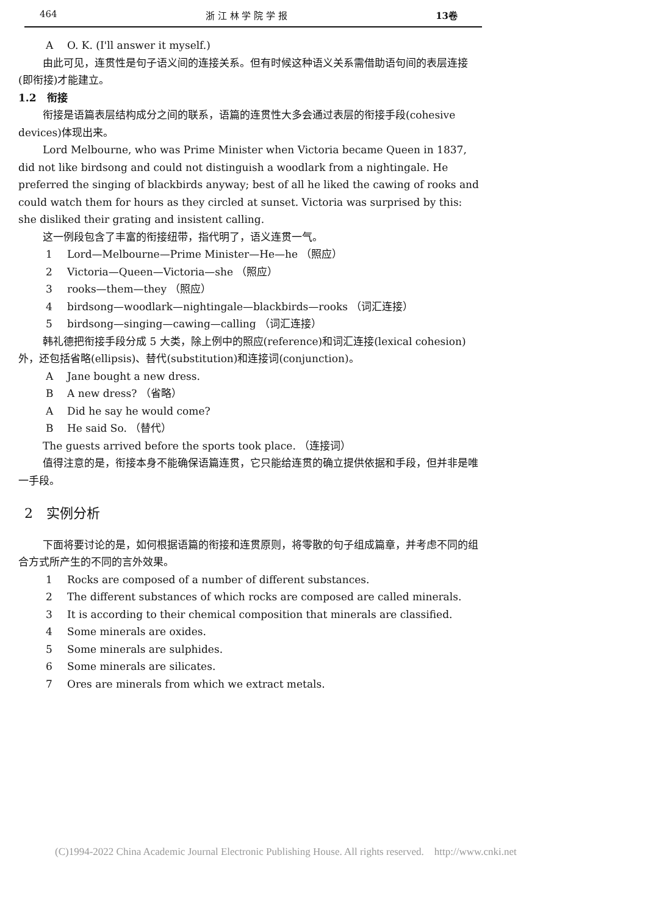464 浙 江 林 学 院 学 报 13卷
A O. K. (I'll answer it myself.)
由此可见，连贯性是句子语义间的连接关系。但有时候这种语义关系需借助语句间的表层连接(即衔接)才能建立。
1.2　衔接
衔接是语篇表层结构成分之间的联系，语篇的连贯性大多会通过表层的衔接手段(cohesive devices)体现出来。
Lord Melbourne, who was Prime Minister when Victoria became Queen in 1837, did not like birdsong and could not distinguish a woodlark from a nightingale. He preferred the singing of blackbirds anyway; best of all he liked the cawing of rooks and could watch them for hours as they circled at sunset. Victoria was surprised by this: she disliked their grating and insistent calling.
这一例段包含了丰富的衔接纽带，指代明了，语义连贯一气。
1 Lord—Melbourne—Prime Minister—He—he （照应）
2 Victoria—Queen—Victoria—she （照应）
3 rooks—them—they （照应）
4 birdsong—woodlark—nightingale—blackbirds—rooks （词汇连接）
5 birdsong—singing—cawing—calling （词汇连接）
韩礼德把衔接手段分成 5 大类，除上例中的照应(reference)和词汇连接(lexical cohesion)外，还包括省略(ellipsis)、替代(substitution)和连接词(conjunction)。
A Jane bought a new dress.
B A new dress? （省略）
A Did he say he would come?
B He said So. （替代）
The guests arrived before the sports took place. （连接词）
值得注意的是，衔接本身不能确保语篇连贯，它只能给连贯的确立提供依据和手段，但并非是唯一手段。
2　实例分析
下面将要讨论的是，如何根据语篇的衔接和连贯原则，将零散的句子组成篇章，并考虑不同的组合方式所产生的不同的言外效果。
1 Rocks are composed of a number of different substances.
2 The different substances of which rocks are composed are called minerals.
3 It is according to their chemical composition that minerals are classified.
4 Some minerals are oxides.
5 Some minerals are sulphides.
6 Some minerals are silicates.
7 Ores are minerals from which we extract metals.
(C)1994-2022 China Academic Journal Electronic Publishing House. All rights reserved. http://www.cnki.net